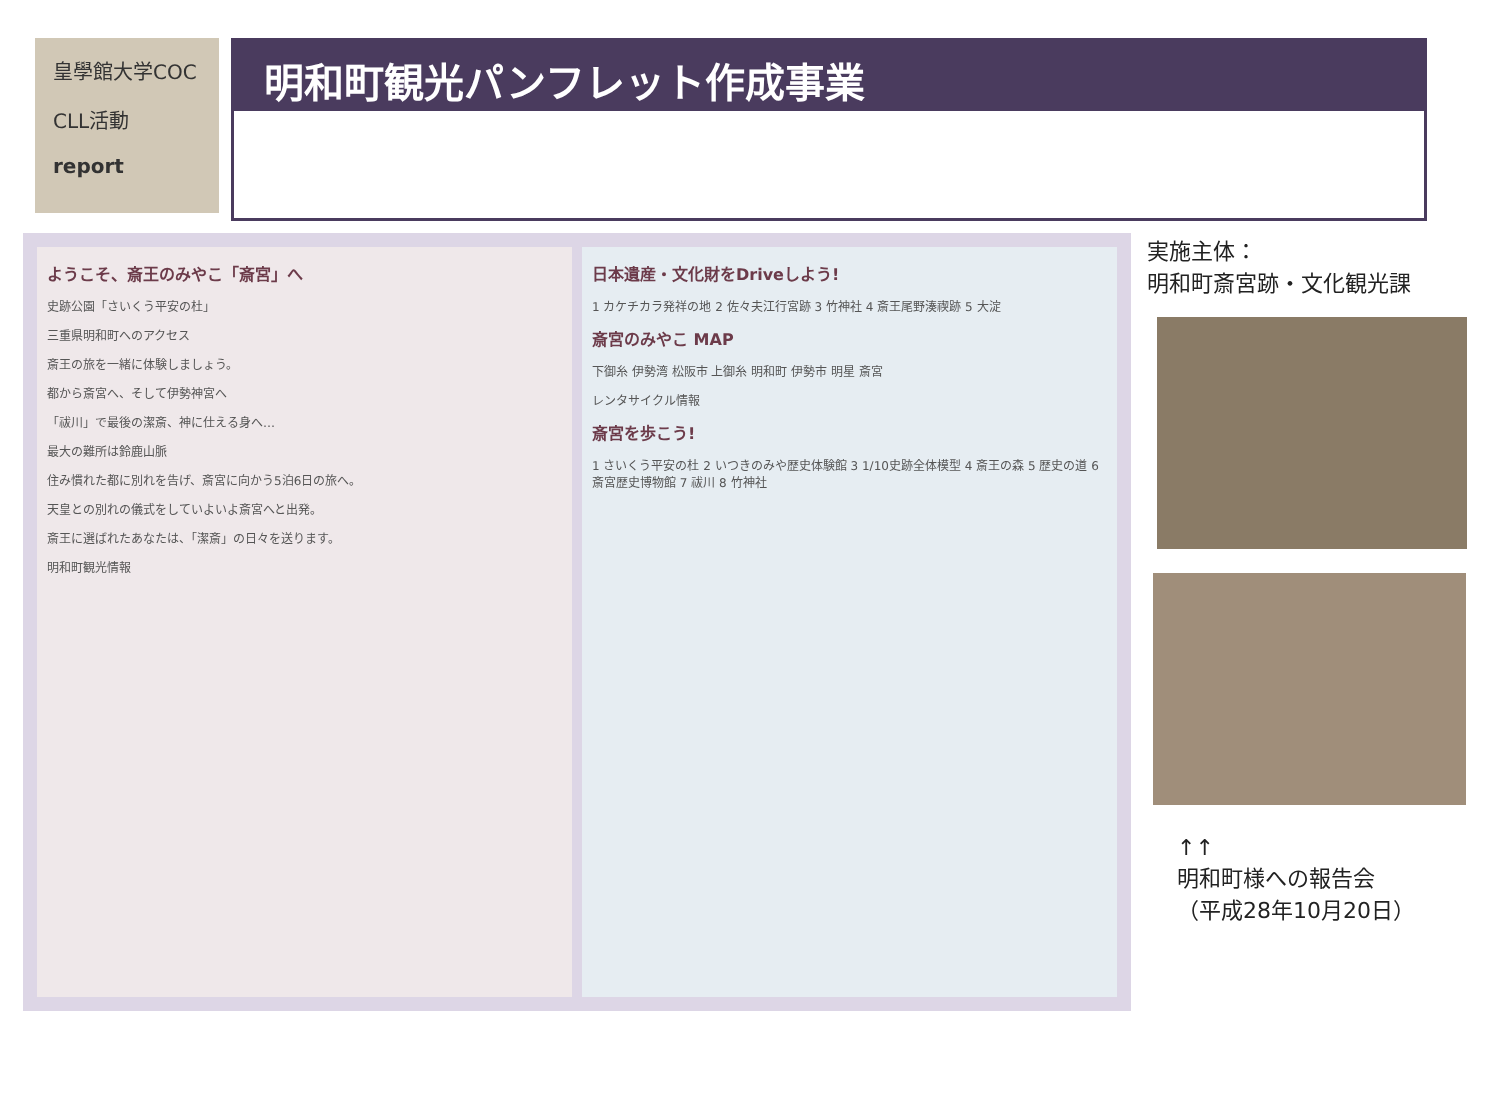皇學館大学COC
CLL活動
report
明和町観光パンフレット作成事業
ようこそ、斎王のみやこ「斎宮」へ
史跡公園「さいくう平安の杜」
三重県明和町へのアクセス
斎王の旅を一緒に体験しましょう。
都から斎宮へ、そして伊勢神宮へ
「祓川」で最後の潔斎、神に仕える身へ…
最大の難所は鈴鹿山脈
住み慣れた都に別れを告げ、斎宮に向かう5泊6日の旅へ。
天皇との別れの儀式をしていよいよ斎宮へと出発。
斎王に選ばれたあなたは、「潔斎」の日々を送ります。
明和町観光情報
日本遺産・文化財をDriveしよう!
1 カケチカラ発祥の地 2 佐々夫江行宮跡 3 竹神社 4 斎王尾野湊禊跡 5 大淀
斎宮のみやこ MAP
下御糸 伊勢湾 松阪市 上御糸 明和町 伊勢市 明星 斎宮
レンタサイクル情報
斎宮を歩こう!
1 さいくう平安の杜 2 いつきのみや歴史体験館 3 1/10史跡全体模型 4 斎王の森 5 歴史の道 6 斎宮歴史博物館 7 祓川 8 竹神社
実施主体：
明和町斎宮跡・文化観光課
↑↑
明和町様への報告会
（平成28年10月20日）